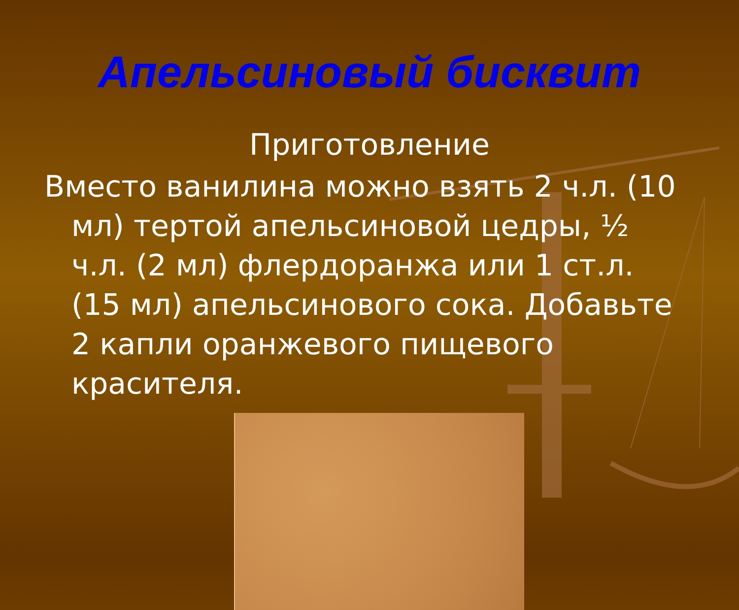Апельсиновый бисквит
Приготовление
Вместо ванилина можно взять 2 ч.л. (10 мл) тертой апельсиновой цедры, ½ ч.л. (2 мл) флердоранжа или 1 ст.л. (15 мл) апельсинового сока. Добавьте 2 капли оранжевого пищевого красителя.